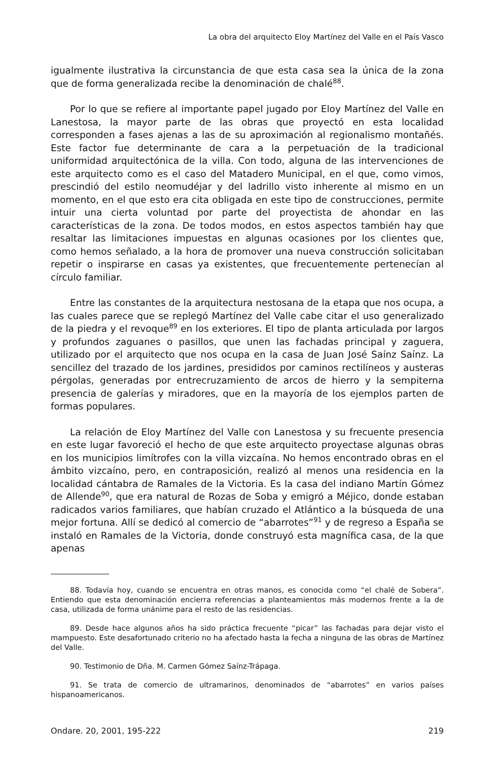La obra del arquitecto Eloy Martínez del Valle en el País Vasco
igualmente ilustrativa la circunstancia de que esta casa sea la única de la zona que de forma generalizada recibe la denominación de chalé<sup>88</sup>.
Por lo que se refiere al importante papel jugado por Eloy Martínez del Valle en Lanestosa, la mayor parte de las obras que proyectó en esta localidad corresponden a fases ajenas a las de su aproximación al regionalismo montañés. Este factor fue determinante de cara a la perpetuación de la tradicional uniformidad arquitectónica de la villa. Con todo, alguna de las intervenciones de este arquitecto como es el caso del Matadero Municipal, en el que, como vimos, prescindió del estilo neomudéjar y del ladrillo visto inherente al mismo en un momento, en el que esto era cita obligada en este tipo de construcciones, permite intuir una cierta voluntad por parte del proyectista de ahondar en las características de la zona. De todos modos, en estos aspectos también hay que resaltar las limitaciones impuestas en algunas ocasiones por los clientes que, como hemos señalado, a la hora de promover una nueva construcción solicitaban repetir o inspirarse en casas ya existentes, que frecuentemente pertenecían al círculo familiar.
Entre las constantes de la arquitectura nestosana de la etapa que nos ocupa, a las cuales parece que se replegó Martínez del Valle cabe citar el uso generalizado de la piedra y el revoque<sup>89</sup> en los exteriores. El tipo de planta articulada por largos y profundos zaguanes o pasillos, que unen las fachadas principal y zaguera, utilizado por el arquitecto que nos ocupa en la casa de Juan José Saínz Saínz. La sencillez del trazado de los jardines, presididos por caminos rectilíneos y austeras pérgolas, generadas por entrecruzamiento de arcos de hierro y la sempiterna presencia de galerías y miradores, que en la mayoría de los ejemplos parten de formas populares.
La relación de Eloy Martínez del Valle con Lanestosa y su frecuente presencia en este lugar favoreció el hecho de que este arquitecto proyectase algunas obras en los municipios limítrofes con la villa vizcaína. No hemos encontrado obras en el ámbito vizcaíno, pero, en contraposición, realizó al menos una residencia en la localidad cántabra de Ramales de la Victoria. Es la casa del indiano Martín Gómez de Allende<sup>90</sup>, que era natural de Rozas de Soba y emigró a Méjico, donde estaban radicados varios familiares, que habían cruzado el Atlántico a la búsqueda de una mejor fortuna. Allí se dedicó al comercio de “abarrotes”<sup>91</sup> y de regreso a España se instaló en Ramales de la Victoria, donde construyó esta magnífica casa, de la que apenas
88. Todavía hoy, cuando se encuentra en otras manos, es conocida como “el chalé de Sobera”. Entiendo que esta denominación encierra referencias a planteamientos más modernos frente a la de casa, utilizada de forma unánime para el resto de las residencias.
89. Desde hace algunos años ha sido práctica frecuente “picar” las fachadas para dejar visto el mampuesto. Este desafortunado criterio no ha afectado hasta la fecha a ninguna de las obras de Martínez del Valle.
90. Testimonio de Dña. M. Carmen Gómez Saínz-Trápaga.
91. Se trata de comercio de ultramarinos, denominados de “abarrotes” en varios países hispanoamericanos.
Ondare. 20, 2001, 195-222 219